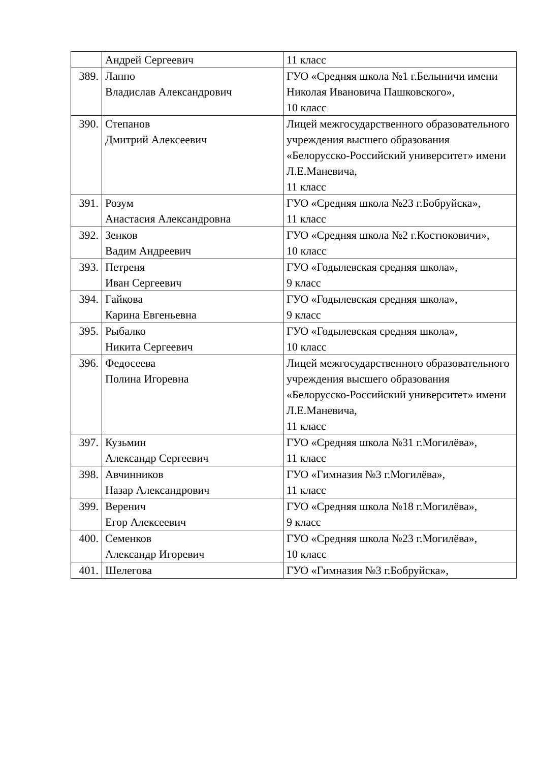| | Андрей Сергеевич | 11 класс |
| 389. | Лаппо Владислав Александрович | ГУО «Средняя школа №1 г.Белыничи имени Николая Ивановича Пашковского», 10 класс |
| 390. | Степанов Дмитрий Алексеевич | Лицей межгосударственного образовательного учреждения высшего образования «Белорусско-Российский университет» имени Л.Е.Маневича, 11 класс |
| 391. | Розум Анастасия Александровна | ГУО «Средняя школа №23 г.Бобруйска», 11 класс |
| 392. | Зенков Вадим Андреевич | ГУО «Средняя школа №2 г.Костюковичи», 10 класс |
| 393. | Петреня Иван Сергеевич | ГУО «Годылевская средняя школа», 9 класс |
| 394. | Гайкова Карина Евгеньевна | ГУО «Годылевская средняя школа», 9 класс |
| 395. | Рыбалко Никита Сергеевич | ГУО «Годылевская средняя школа», 10 класс |
| 396. | Федосеева Полина Игоревна | Лицей межгосударственного образовательного учреждения высшего образования «Белорусско-Российский университет» имени Л.Е.Маневича, 11 класс |
| 397. | Кузьмин Александр Сергеевич | ГУО «Средняя школа №31 г.Могилёва», 11 класс |
| 398. | Авчинников Назар Александрович | ГУО «Гимназия №3 г.Могилёва», 11 класс |
| 399. | Веренич Егор Алексеевич | ГУО «Средняя школа №18 г.Могилёва», 9 класс |
| 400. | Семенков Александр Игоревич | ГУО «Средняя школа №23 г.Могилёва», 10 класс |
| 401. | Шелегова | ГУО «Гимназия №3 г.Бобруйска», |